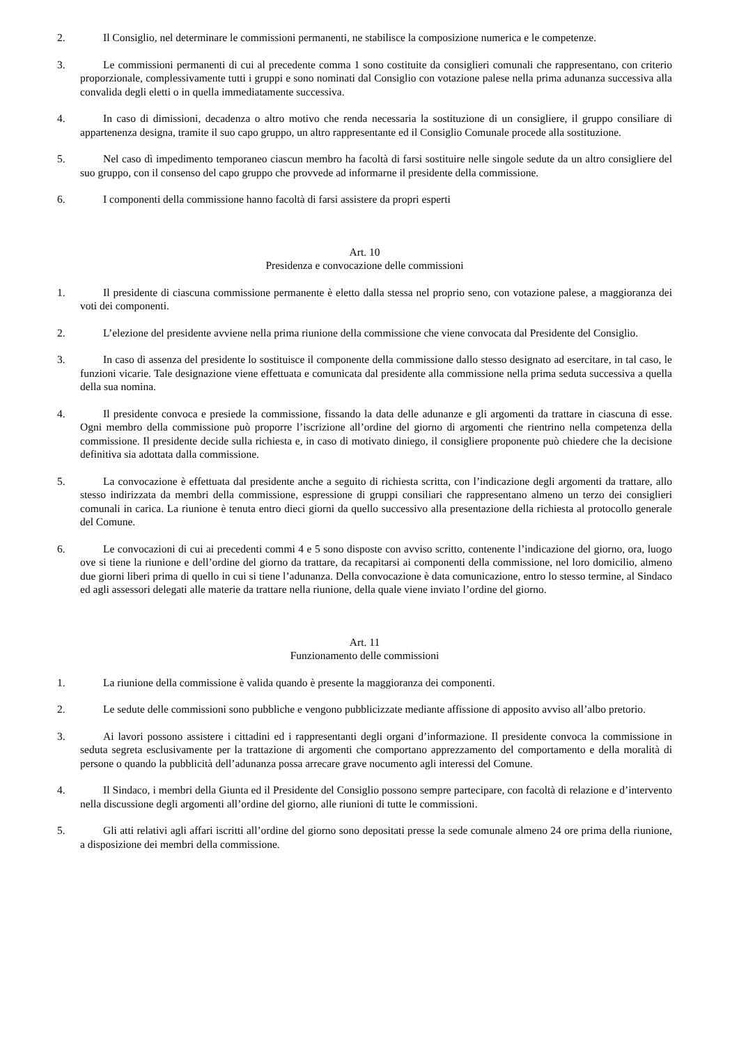2. Il Consiglio, nel determinare le commissioni permanenti, ne stabilisce la composizione numerica e le competenze.
3. Le commissioni permanenti di cui al precedente comma 1 sono costituite da consiglieri comunali che rappresentano, con criterio proporzionale, complessivamente tutti i gruppi e sono nominati dal Consiglio con votazione palese nella prima adunanza successiva alla convalida degli eletti o in quella immediatamente successiva.
4. In caso di dimissioni, decadenza o altro motivo che renda necessaria la sostituzione di un consigliere, il gruppo consiliare di appartenenza designa, tramite il suo capo gruppo, un altro rappresentante ed il Consiglio Comunale procede alla sostituzione.
5. Nel caso dì impedimento temporaneo ciascun membro ha facoltà di farsi sostituire nelle singole sedute da un altro consigliere del suo gruppo, con il consenso del capo gruppo che provvede ad informarne il presidente della commissione.
6. I componenti della commissione hanno facoltà di farsi assistere da propri esperti
Art. 10
Presidenza e convocazione delle commissioni
1. Il presidente di ciascuna commissione permanente è eletto dalla stessa nel proprio seno, con votazione palese, a maggioranza dei voti dei componenti.
2. L’elezione del presidente avviene nella prima riunione della commissione che viene convocata dal Presidente del Consiglio.
3. In caso di assenza del presidente lo sostituisce il componente della commissione dallo stesso designato ad esercitare, in tal caso, le funzioni vicarie. Tale designazione viene effettuata e comunicata dal presidente alla commissione nella prima seduta successiva a quella della sua nomina.
4. Il presidente convoca e presiede la commissione, fissando la data delle adunanze e gli argomenti da trattare in ciascuna di esse. Ogni membro della commissione può proporre l’iscrizione all’ordine del giorno di argomenti che rientrino nella competenza della commissione. Il presidente decide sulla richiesta e, in caso di motivato diniego, il consigliere proponente può chiedere che la decisione definitiva sia adottata dalla commissione.
5. La convocazione è effettuata dal presidente anche a seguito di richiesta scritta, con l’indicazione degli argomenti da trattare, allo stesso indirizzata da membri della commissione, espressione di gruppi consiliari che rappresentano almeno un terzo dei consiglieri comunali in carica. La riunione è tenuta entro dieci giorni da quello successivo alla presentazione della richiesta al protocollo generale del Comune.
6. Le convocazioni di cui ai precedenti commi 4 e 5 sono disposte con avviso scritto, contenente l’indicazione del giorno, ora, luogo ove si tiene la riunione e dell’ordine del giorno da trattare, da recapitarsi ai componenti della commissione, nel loro domicilio, almeno due giorni liberi prima di quello in cui si tiene l’adunanza. Della convocazione è data comunicazione, entro lo stesso termine, al Sindaco ed agli assessori delegati alle materie da trattare nella riunione, della quale viene inviato l’ordine del giorno.
Art. 11
Funzionamento delle commissioni
1. La riunione della commissione è valida quando è presente la maggioranza dei componenti.
2. Le sedute delle commissioni sono pubbliche e vengono pubblicizzate mediante affissione di apposito avviso all’albo pretorio.
3. Ai lavori possono assistere i cittadini ed i rappresentanti degli organi d’informazione. Il presidente convoca la commissione in seduta segreta esclusivamente per la trattazione di argomenti che comportano apprezzamento del comportamento e della moralità di persone o quando la pubblicità dell’adunanza possa arrecare grave nocumento agli interessi del Comune.
4. Il Sindaco, i membri della Giunta ed il Presidente del Consiglio possono sempre partecipare, con facoltà di relazione e d’intervento nella discussione degli argomenti all’ordine del giorno, alle riunioni di tutte le commissioni.
5. Gli atti relativi agli affari iscritti all’ordine del giorno sono depositati presse la sede comunale almeno 24 ore prima della riunione, a disposizione dei membri della commissione.